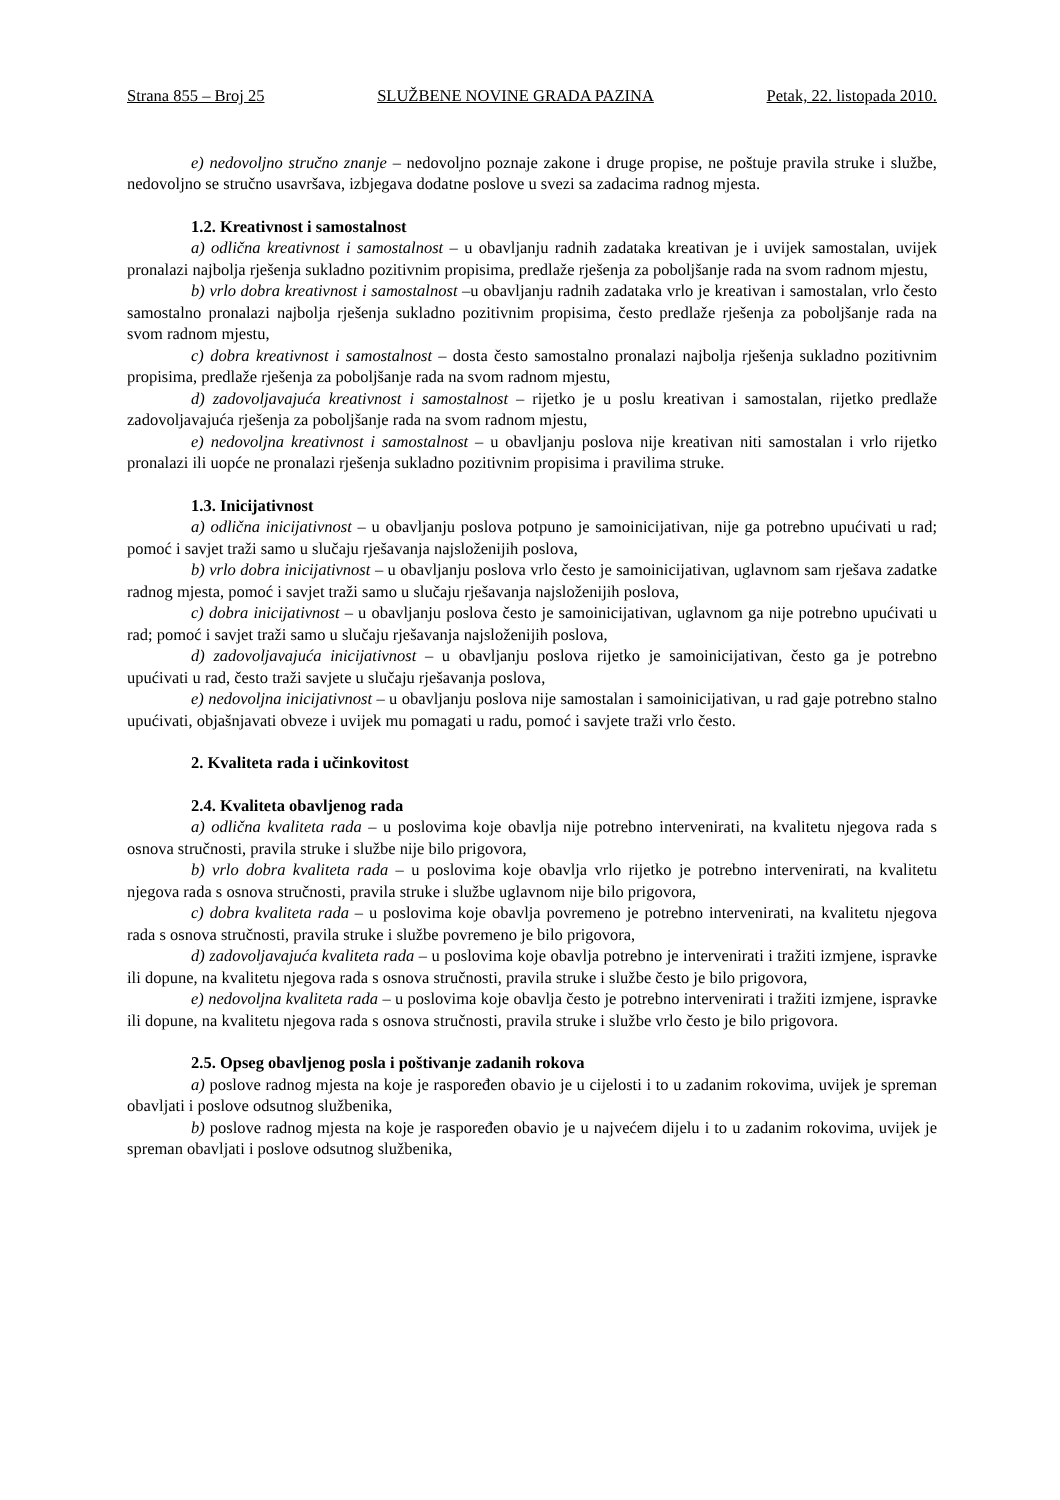Strana 855 – Broj 25 SLUŽBENE NOVINE GRADA PAZINA Petak, 22. listopada 2010.
e) nedovoljno stručno znanje – nedovoljno poznaje zakone i druge propise, ne poštuje pravila struke i službe, nedovoljno se stručno usavršava, izbjegava dodatne poslove u svezi sa zadacima radnog mjesta.
1.2. Kreativnost i samostalnost
a) odlična kreativnost i samostalnost – u obavljanju radnih zadataka kreativan je i uvijek samostalan, uvijek pronalazi najbolja rješenja sukladno pozitivnim propisima, predlaže rješenja za poboljšanje rada na svom radnom mjestu,
b) vrlo dobra kreativnost i samostalnost –u obavljanju radnih zadataka vrlo je kreativan i samostalan, vrlo često samostalno pronalazi najbolja rješenja sukladno pozitivnim propisima, često predlaže rješenja za poboljšanje rada na svom radnom mjestu,
c) dobra kreativnost i samostalnost – dosta često samostalno pronalazi najbolja rješenja sukladno pozitivnim propisima, predlaže rješenja za poboljšanje rada na svom radnom mjestu,
d) zadovoljavajuća kreativnost i samostalnost – rijetko je u poslu kreativan i samostalan, rijetko predlaže zadovoljavajuća rješenja za poboljšanje rada na svom radnom mjestu,
e) nedovoljna kreativnost i samostalnost – u obavljanju poslova nije kreativan niti samostalan i vrlo rijetko pronalazi ili uopće ne pronalazi rješenja sukladno pozitivnim propisima i pravilima struke.
1.3. Inicijativnost
a) odlična inicijativnost – u obavljanju poslova potpuno je samoinicijativan, nije ga potrebno upućivati u rad; pomoć i savjet traži samo u slučaju rješavanja najsloženijih poslova,
b) vrlo dobra inicijativnost – u obavljanju poslova vrlo često je samoinicijativan, uglavnom sam rješava zadatke radnog mjesta, pomoć i savjet traži samo u slučaju rješavanja najsloženijih poslova,
c) dobra inicijativnost – u obavljanju poslova često je samoinicijativan, uglavnom ga nije potrebno upućivati u rad; pomoć i savjet traži samo u slučaju rješavanja najsloženijih poslova,
d) zadovoljavajuća inicijativnost – u obavljanju poslova rijetko je samoinicijativan, često ga je potrebno upućivati u rad, često traži savjete u slučaju rješavanja poslova,
e) nedovoljna inicijativnost – u obavljanju poslova nije samostalan i samoinicijativan, u rad gaje potrebno stalno upućivati, objašnjavati obveze i uvijek mu pomagati u radu, pomoć i savjete traži vrlo često.
2. Kvaliteta rada i učinkovitost
2.4. Kvaliteta obavljenog rada
a) odlična kvaliteta rada – u poslovima koje obavlja nije potrebno intervenirati, na kvalitetu njegova rada s osnova stručnosti, pravila struke i službe nije bilo prigovora,
b) vrlo dobra kvaliteta rada – u poslovima koje obavlja vrlo rijetko je potrebno intervenirati, na kvalitetu njegova rada s osnova stručnosti, pravila struke i službe uglavnom nije bilo prigovora,
c) dobra kvaliteta rada – u poslovima koje obavlja povremeno je potrebno intervenirati, na kvalitetu njegova rada s osnova stručnosti, pravila struke i službe povremeno je bilo prigovora,
d) zadovoljavajuća kvaliteta rada – u poslovima koje obavlja potrebno je intervenirati i tražiti izmjene, ispravke ili dopune, na kvalitetu njegova rada s osnova stručnosti, pravila struke i službe često je bilo prigovora,
e) nedovoljna kvaliteta rada – u poslovima koje obavlja često je potrebno intervenirati i tražiti izmjene, ispravke ili dopune, na kvalitetu njegova rada s osnova stručnosti, pravila struke i službe vrlo često je bilo prigovora.
2.5. Opseg obavljenog posla i poštivanje zadanih rokova
a) poslove radnog mjesta na koje je raspoređen obavio je u cijelosti i to u zadanim rokovima, uvijek je spreman obavljati i poslove odsutnog službenika,
b) poslove radnog mjesta na koje je raspoređen obavio je u najvećem dijelu i to u zadanim rokovima, uvijek je spreman obavljati i poslove odsutnog službenika,